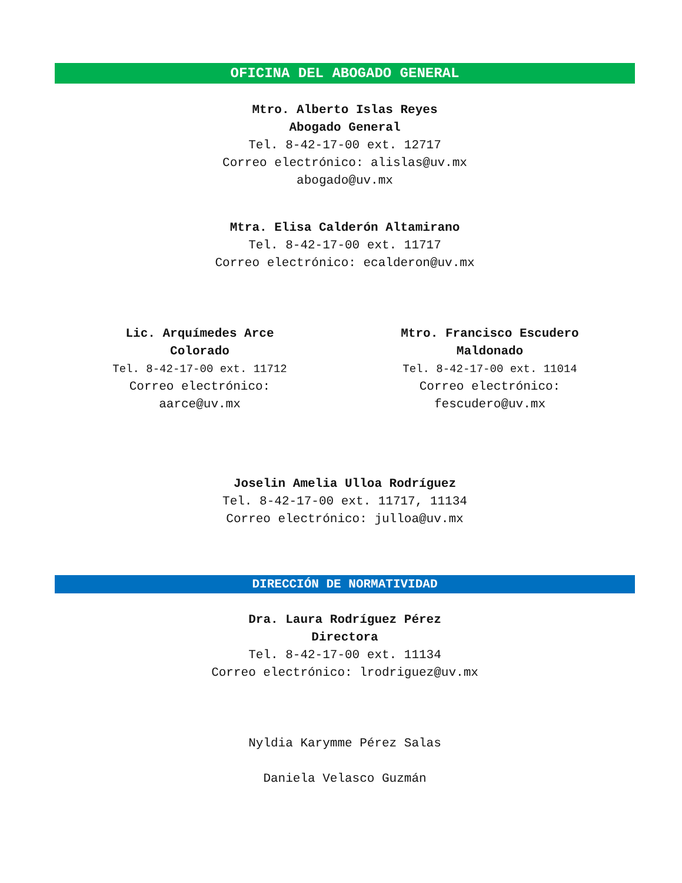OFICINA DEL ABOGADO GENERAL
Mtro. Alberto Islas Reyes
Abogado General
Tel. 8-42-17-00 ext. 12717
Correo electrónico: alislas@uv.mx
abogado@uv.mx
Mtra. Elisa Calderón Altamirano
Tel. 8-42-17-00 ext. 11717
Correo electrónico: ecalderon@uv.mx
Lic. Arquímedes Arce
Colorado
Tel. 8-42-17-00 ext. 11712
Correo electrónico:
aarce@uv.mx
Mtro. Francisco Escudero
Maldonado
Tel. 8-42-17-00 ext. 11014
Correo electrónico:
fescudero@uv.mx
Joselin Amelia Ulloa Rodríguez
Tel. 8-42-17-00 ext. 11717, 11134
Correo electrónico: julloa@uv.mx
DIRECCIÓN DE NORMATIVIDAD
Dra. Laura Rodríguez Pérez
Directora
Tel. 8-42-17-00 ext. 11134
Correo electrónico: lrodriguez@uv.mx
Nyldia Karymme Pérez Salas
Daniela Velasco Guzmán